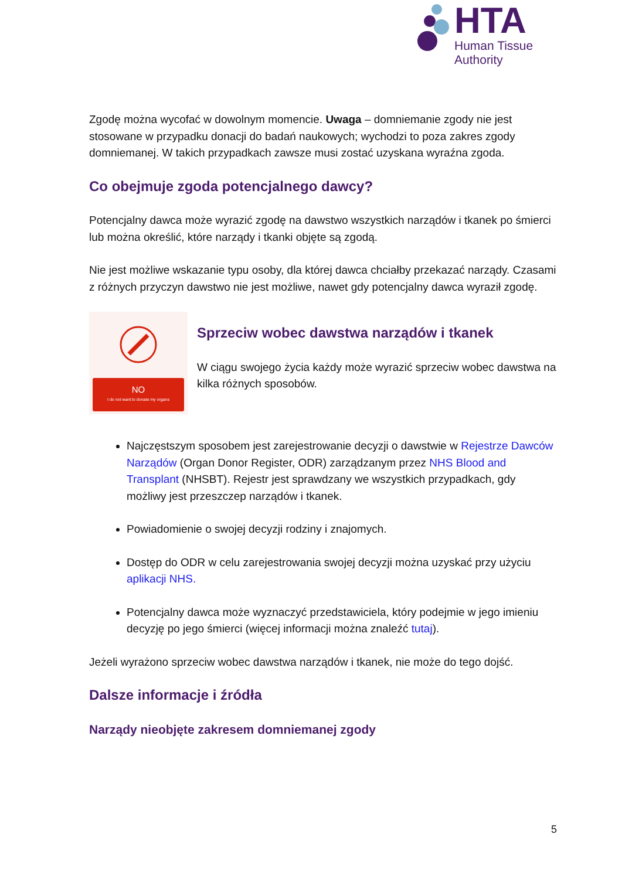HTA
Human Tissue Authority
Zgodę można wycofać w dowolnym momencie. Uwaga – domniemanie zgody nie jest stosowane w przypadku donacji do badań naukowych; wychodzi to poza zakres zgody domniemanej. W takich przypadkach zawsze musi zostać uzyskana wyraźna zgoda.
Co obejmuje zgoda potencjalnego dawcy?
Potencjalny dawca może wyrazić zgodę na dawstwo wszystkich narządów i tkanek po śmierci lub można określić, które narządy i tkanki objęte są zgodą.
Nie jest możliwe wskazanie typu osoby, dla której dawca chciałby przekazać narządy. Czasami z różnych przyczyn dawstwo nie jest możliwe, nawet gdy potencjalny dawca wyraził zgodę.
NO
I do not want to donate my organs
Sprzeciw wobec dawstwa narządów i tkanek
W ciągu swojego życia każdy może wyrazić sprzeciw wobec dawstwa na kilka różnych sposobów.
Najczęstszym sposobem jest zarejestrowanie decyzji o dawstwie w Rejestrze Dawców Narządów (Organ Donor Register, ODR) zarządzanym przez NHS Blood and Transplant (NHSBT). Rejestr jest sprawdzany we wszystkich przypadkach, gdy możliwy jest przeszczep narządów i tkanek.
Powiadomienie o swojej decyzji rodziny i znajomych.
Dostęp do ODR w celu zarejestrowania swojej decyzji można uzyskać przy użyciu aplikacji NHS.
Potencjalny dawca może wyznaczyć przedstawiciela, który podejmie w jego imieniu decyzję po jego śmierci (więcej informacji można znaleźć tutaj).
Jeżeli wyrażono sprzeciw wobec dawstwa narządów i tkanek, nie może do tego dojść.
Dalsze informacje i źródła
Narządy nieobjęte zakresem domniemanej zgody
5